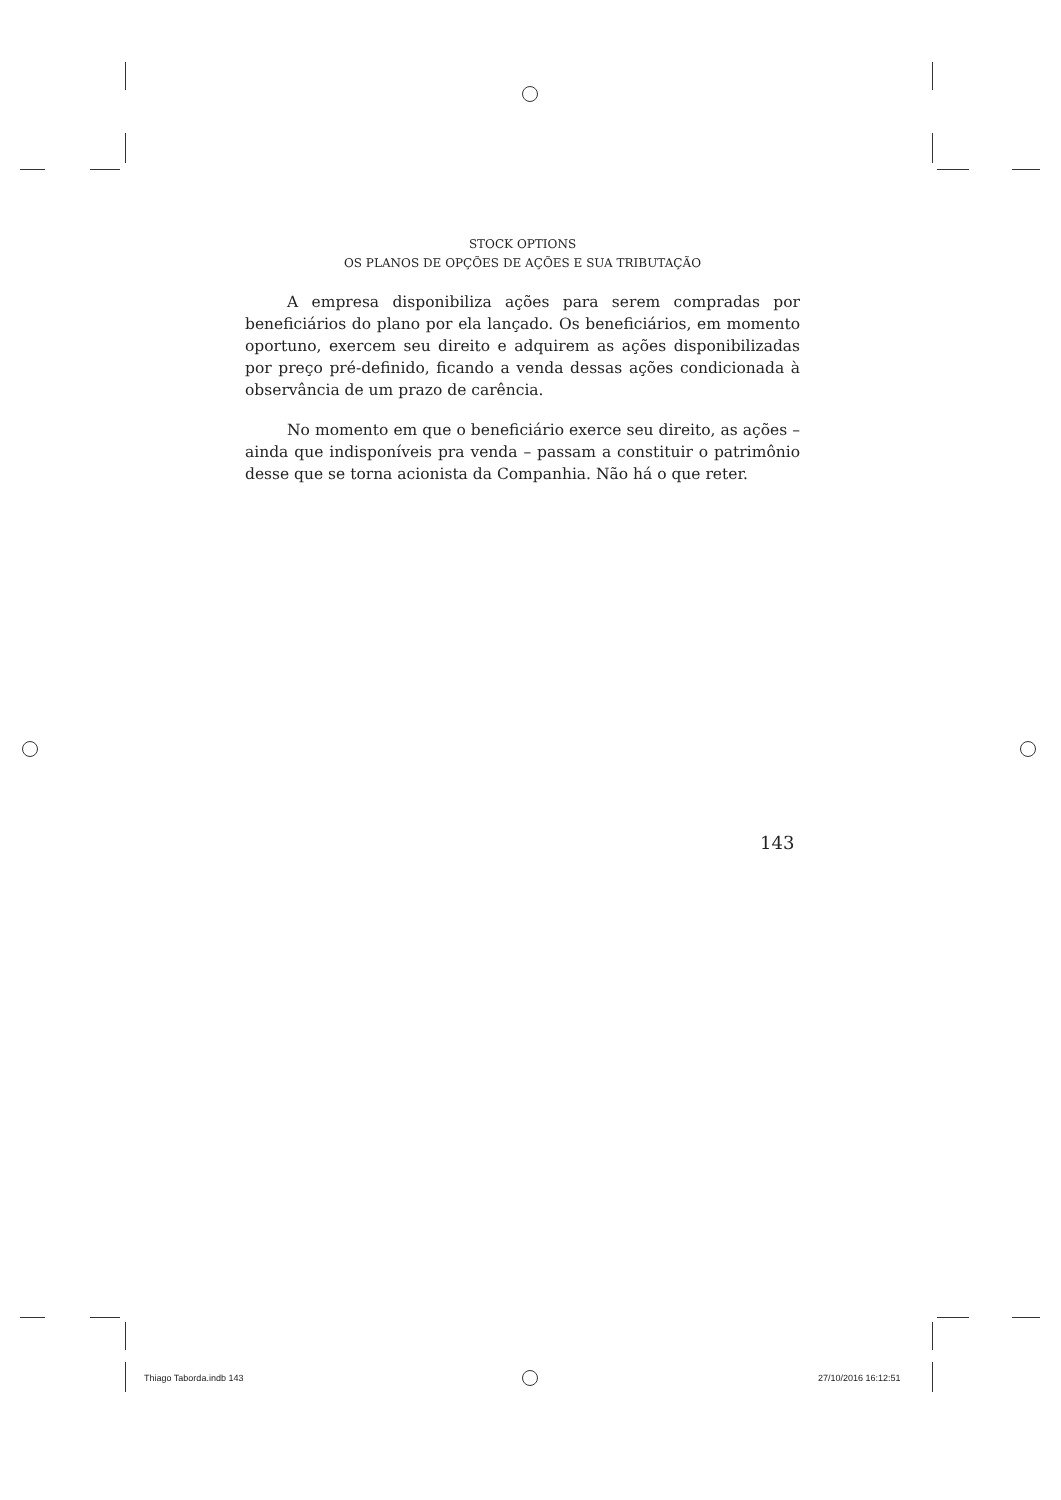STOCK OPTIONS
OS PLANOS DE OPÇÕES DE AÇÕES E SUA TRIBUTAÇÃO
A empresa disponibiliza ações para serem compradas por beneficiários do plano por ela lançado. Os beneficiários, em momento oportuno, exercem seu direito e adquirem as ações disponibilizadas por preço pré-definido, ficando a venda dessas ações condicionada à observância de um prazo de carência.
No momento em que o beneficiário exerce seu direito, as ações – ainda que indisponíveis pra venda – passam a constituir o patrimônio desse que se torna acionista da Companhia. Não há o que reter.
143
Thiago Taborda.indb 143 27/10/2016 16:12:51